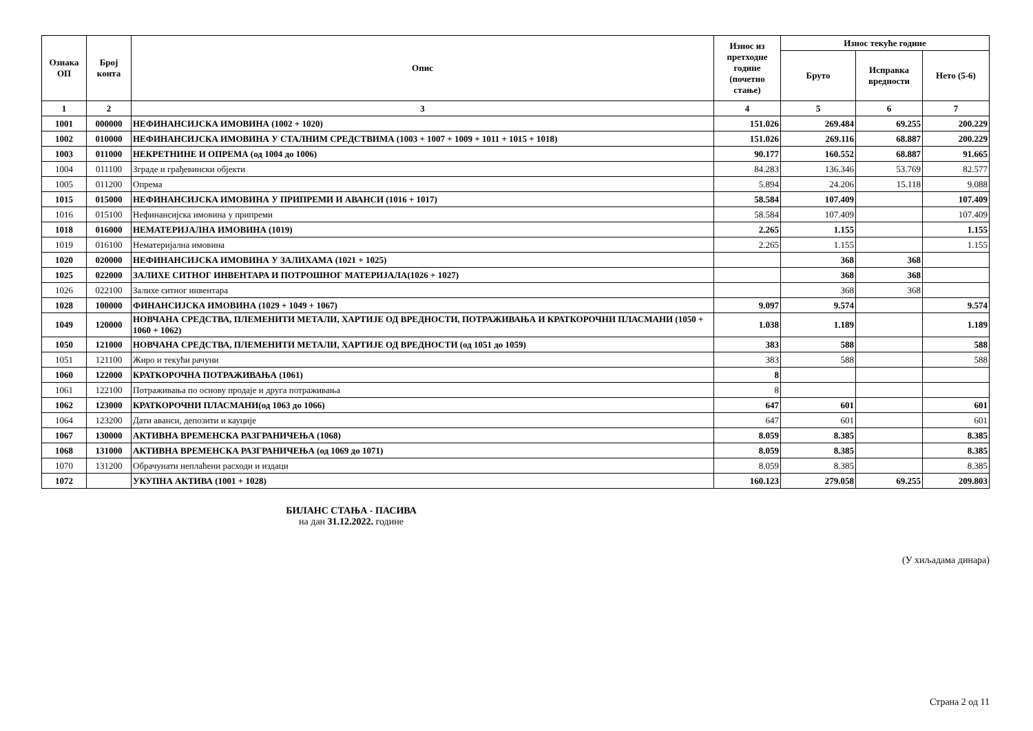| Ознака ОП | Број конта | Опис | Износ из претходне године (почетно стање) | Износ текуће године | | |
| --- | --- | --- | --- | --- | --- | --- |
| | | | | Бруто | Исправка вредности | Нето (5-6) |
| 1 | 2 | 3 | 4 | 5 | 6 | 7 |
| 1001 | 000000 | НЕФИНАНСИЈСКА ИМОВИНА (1002 + 1020) | 151.026 | 269.484 | 69.255 | 200.229 |
| 1002 | 010000 | НЕФИНАНСИЈСКА ИМОВИНА У СТАЛНИМ СРЕДСТВИМА (1003 + 1007 + 1009 + 1011 + 1015 + 1018) | 151.026 | 269.116 | 68.887 | 200.229 |
| 1003 | 011000 | НЕКРЕТНИНЕ И ОПРЕМА (од 1004 до 1006) | 90.177 | 160.552 | 68.887 | 91.665 |
| 1004 | 011100 | Зграде и грађевински објекти | 84.283 | 136.346 | 53.769 | 82.577 |
| 1005 | 011200 | Опрема | 5.894 | 24.206 | 15.118 | 9.088 |
| 1015 | 015000 | НЕФИНАНСИЈСКА ИМОВИНА У ПРИПРЕМИ И АВАНСИ (1016 + 1017) | 58.584 | 107.409 | | 107.409 |
| 1016 | 015100 | Нефинансијска имовина у припреми | 58.584 | 107.409 | | 107.409 |
| 1018 | 016000 | НЕМАТЕРИЈАЛНА ИМОВИНА (1019) | 2.265 | 1.155 | | 1.155 |
| 1019 | 016100 | Нематеријална имовина | 2.265 | 1.155 | | 1.155 |
| 1020 | 020000 | НЕФИНАНСИЈСКА ИМОВИНА У ЗАЛИХАМА (1021 + 1025) | | 368 | 368 | |
| 1025 | 022000 | ЗАЛИХЕ СИТНОГ ИНВЕНТАРА И ПОТРОШНОГ МАТЕРИЈАЛА(1026 + 1027) | | 368 | 368 | |
| 1026 | 022100 | Залихе ситног инвентара | | 368 | 368 | |
| 1028 | 100000 | ФИНАНСИЈСКА ИМОВИНА (1029 + 1049 + 1067) | 9.097 | 9.574 | | 9.574 |
| 1049 | 120000 | НОВЧАНА СРЕДСТВА, ПЛЕМЕНИТИ МЕТАЛИ, ХАРТИЈЕ ОД ВРЕДНОСТИ, ПОТРАЖИВАЊА И КРАТКОРОЧНИ ПЛАСМАНИ (1050 + 1060 + 1062) | 1.038 | 1.189 | | 1.189 |
| 1050 | 121000 | НОВЧАНА СРЕДСТВА, ПЛЕМЕНИТИ МЕТАЛИ, ХАРТИЈЕ ОД ВРЕДНОСТИ (од 1051 до 1059) | 383 | 588 | | 588 |
| 1051 | 121100 | Жиро и текући рачуни | 383 | 588 | | 588 |
| 1060 | 122000 | КРАТКОРОЧНА ПОТРАЖИВАЊА (1061) | 8 | | | |
| 1061 | 122100 | Потраживања по основу продаје и друга потраживања | 8 | | | |
| 1062 | 123000 | КРАТКОРОЧНИ ПЛАСМАНИ(од 1063 до 1066) | 647 | 601 | | 601 |
| 1064 | 123200 | Дати аванси, депозити и кауције | 647 | 601 | | 601 |
| 1067 | 130000 | АКТИВНА ВРЕМЕНСКА РАЗГРАНИЧЕЊА (1068) | 8.059 | 8.385 | | 8.385 |
| 1068 | 131000 | АКТИВНА ВРЕМЕНСКА РАЗГРАНИЧЕЊА (од 1069 до 1071) | 8.059 | 8.385 | | 8.385 |
| 1070 | 131200 | Обрачунати неплаћени расходи и издаци | 8.059 | 8.385 | | 8.385 |
| 1072 | | УКУПНА АКТИВА (1001 + 1028) | 160.123 | 279.058 | 69.255 | 209.803 |
БИЛАНС СТАЊА - ПАСИВА
на дан 31.12.2022. године
(У хиљадама динара)
Страна 2 од 11